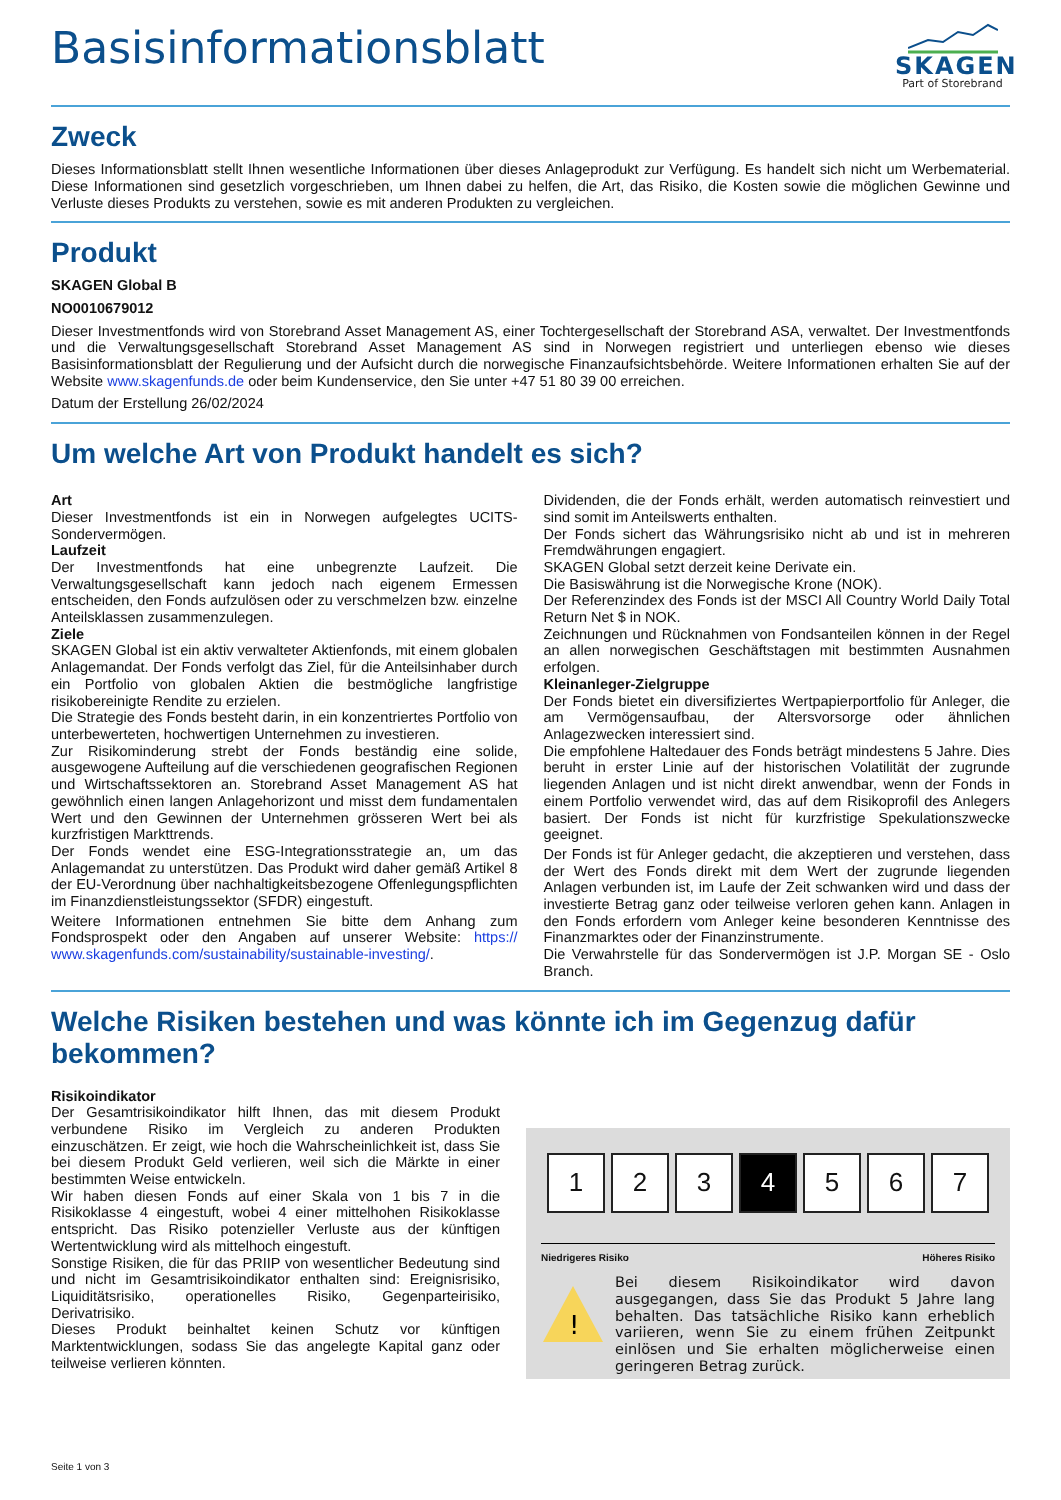Basisinformationsblatt
SKAGEN
Part of Storebrand
Zweck
Dieses Informationsblatt stellt Ihnen wesentliche Informationen über dieses Anlageprodukt zur Verfügung. Es handelt sich nicht um Werbematerial. Diese Informationen sind gesetzlich vorgeschrieben, um Ihnen dabei zu helfen, die Art, das Risiko, die Kosten sowie die möglichen Gewinne und Verluste dieses Produkts zu verstehen, sowie es mit anderen Produkten zu vergleichen.
Produkt
SKAGEN Global B
NO0010679012
Dieser Investmentfonds wird von Storebrand Asset Management AS, einer Tochtergesellschaft der Storebrand ASA, verwaltet. Der Investmentfonds und die Verwaltungsgesellschaft Storebrand Asset Management AS sind in Norwegen registriert und unterliegen ebenso wie dieses Basisinformationsblatt der Regulierung und der Aufsicht durch die norwegische Finanzaufsichtsbehörde. Weitere Informationen erhalten Sie auf der Website www.skagenfunds.de oder beim Kundenservice, den Sie unter +47 51 80 39 00 erreichen.
Datum der Erstellung 26/02/2024
Um welche Art von Produkt handelt es sich?
Art
Dieser Investmentfonds ist ein in Norwegen aufgelegtes UCITS-Sondervermögen.
Laufzeit
Der Investmentfonds hat eine unbegrenzte Laufzeit. Die Verwaltungsgesellschaft kann jedoch nach eigenem Ermessen entscheiden, den Fonds aufzulösen oder zu verschmelzen bzw. einzelne Anteilsklassen zusammenzulegen.
Ziele
SKAGEN Global ist ein aktiv verwalteter Aktienfonds, mit einem globalen Anlagemandat. Der Fonds verfolgt das Ziel, für die Anteilsinhaber durch ein Portfolio von globalen Aktien die bestmögliche langfristige risikobereinigte Rendite zu erzielen.
Die Strategie des Fonds besteht darin, in ein konzentriertes Portfolio von unterbewerteten, hochwertigen Unternehmen zu investieren.
Zur Risikominderung strebt der Fonds beständig eine solide, ausgewogene Aufteilung auf die verschiedenen geografischen Regionen und Wirtschaftssektoren an. Storebrand Asset Management AS hat gewöhnlich einen langen Anlagehorizont und misst dem fundamentalen Wert und den Gewinnen der Unternehmen grösseren Wert bei als kurzfristigen Markttrends.
Der Fonds wendet eine ESG-Integrationsstrategie an, um das Anlagemandat zu unterstützen. Das Produkt wird daher gemäß Artikel 8 der EU-Verordnung über nachhaltigkeitsbezogene Offenlegungspflichten im Finanzdienstleistungssektor (SFDR) eingestuft.
Weitere Informationen entnehmen Sie bitte dem Anhang zum Fondsprospekt oder den Angaben auf unserer Website: https:// www.skagenfunds.com/sustainability/sustainable-investing/.
Dividenden, die der Fonds erhält, werden automatisch reinvestiert und sind somit im Anteilswerts enthalten.
Der Fonds sichert das Währungsrisiko nicht ab und ist in mehreren Fremdwährungen engagiert.
SKAGEN Global setzt derzeit keine Derivate ein.
Die Basiswährung ist die Norwegische Krone (NOK).
Der Referenzindex des Fonds ist der MSCI All Country World Daily Total Return Net $ in NOK.
Zeichnungen und Rücknahmen von Fondsanteilen können in der Regel an allen norwegischen Geschäftstagen mit bestimmten Ausnahmen erfolgen.
Kleinanleger-Zielgruppe
Der Fonds bietet ein diversifiziertes Wertpapierportfolio für Anleger, die am Vermögensaufbau, der Altersvorsorge oder ähnlichen Anlagezwecken interessiert sind.
Die empfohlene Haltedauer des Fonds beträgt mindestens 5 Jahre. Dies beruht in erster Linie auf der historischen Volatilität der zugrunde liegenden Anlagen und ist nicht direkt anwendbar, wenn der Fonds in einem Portfolio verwendet wird, das auf dem Risikoprofil des Anlegers basiert. Der Fonds ist nicht für kurzfristige Spekulationszwecke geeignet.
Der Fonds ist für Anleger gedacht, die akzeptieren und verstehen, dass der Wert des Fonds direkt mit dem Wert der zugrunde liegenden Anlagen verbunden ist, im Laufe der Zeit schwanken wird und dass der investierte Betrag ganz oder teilweise verloren gehen kann. Anlagen in den Fonds erfordern vom Anleger keine besonderen Kenntnisse des Finanzmarktes oder der Finanzinstrumente.
Die Verwahrstelle für das Sondervermögen ist J.P. Morgan SE - Oslo Branch.
Welche Risiken bestehen und was könnte ich im Gegenzug dafür bekommen?
Risikoindikator
Der Gesamtrisikoindikator hilft Ihnen, das mit diesem Produkt verbundene Risiko im Vergleich zu anderen Produkten einzuschätzen. Er zeigt, wie hoch die Wahrscheinlichkeit ist, dass Sie bei diesem Produkt Geld verlieren, weil sich die Märkte in einer bestimmten Weise entwickeln.
Wir haben diesen Fonds auf einer Skala von 1 bis 7 in die Risikoklasse 4 eingestuft, wobei 4 einer mittelhohen Risikoklasse entspricht. Das Risiko potenzieller Verluste aus der künftigen Wertentwicklung wird als mittelhoch eingestuft.
Sonstige Risiken, die für das PRIIP von wesentlicher Bedeutung sind und nicht im Gesamtrisikoindikator enthalten sind: Ereignisrisiko, Liquiditätsrisiko, operationelles Risiko, Gegenparteirisiko, Derivatrisiko.
Dieses Produkt beinhaltet keinen Schutz vor künftigen Marktentwicklungen, sodass Sie das angelegte Kapital ganz oder teilweise verlieren könnten.
1 2 3 4 5 6 7
Niedrigeres Risiko Höheres Risiko
!
Bei diesem Risikoindikator wird davon ausgegangen, dass Sie das Produkt 5 Jahre lang behalten. Das tatsächliche Risiko kann erheblich variieren, wenn Sie zu einem frühen Zeitpunkt einlösen und Sie erhalten möglicherweise einen geringeren Betrag zurück.
Seite 1 von 3